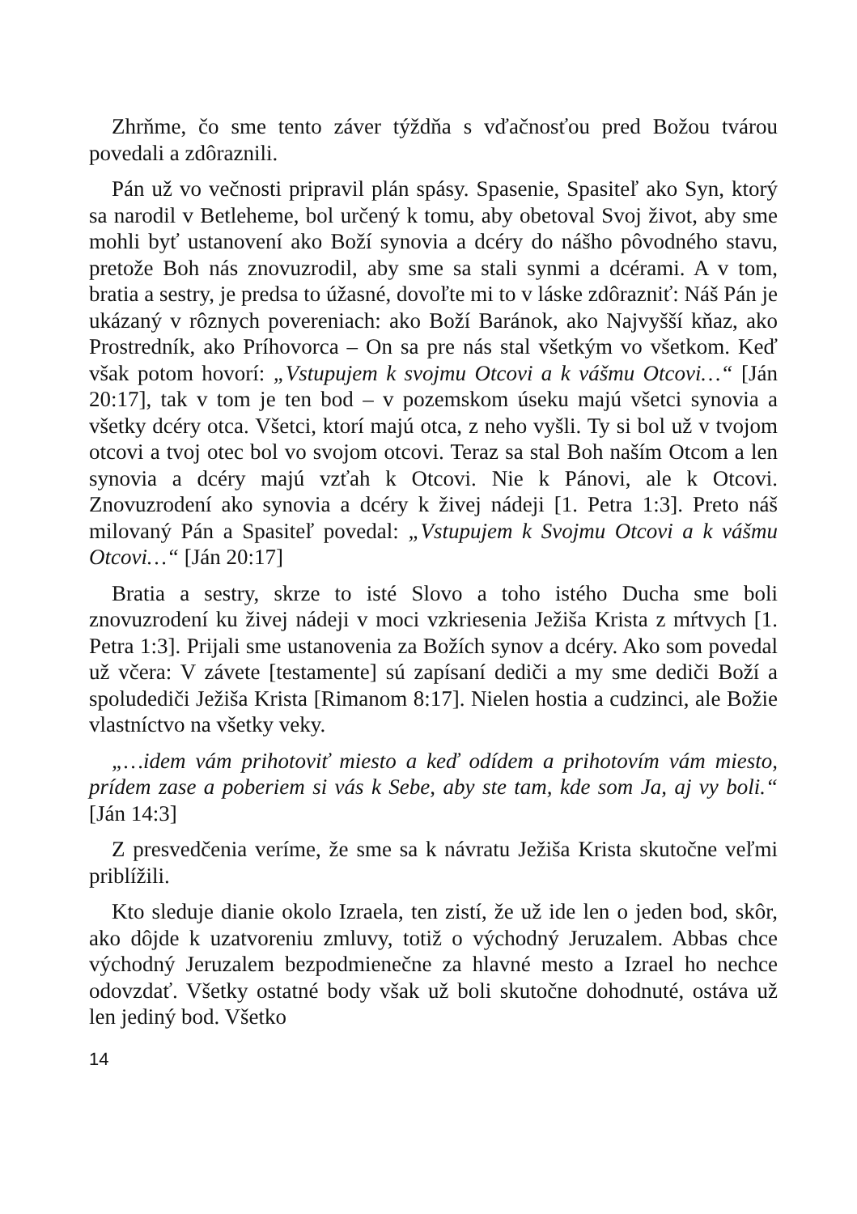Zhrňme, čo sme tento záver týždňa s vďačnosťou pred Božou tvárou povedali a zdôraznili.
Pán už vo večnosti pripravil plán spásy. Spasenie, Spasiteľ ako Syn, ktorý sa narodil v Betleheme, bol určený k tomu, aby obetoval Svoj život, aby sme mohli byť ustanovení ako Boží synovia a dcéry do nášho pôvodného stavu, pretože Boh nás znovuzrodil, aby sme sa stali synmi a dcérami. A v tom, bratia a sestry, je predsa to úžasné, dovoľte mi to v láske zdôrazniť: Náš Pán je ukázaný v rôznych povereniach: ako Boží Baránok, ako Najvyšší kňaz, ako Prostredník, ako Príhovorca – On sa pre nás stal všetkým vo všetkom. Keď však potom hovorí: „Vstupujem k svojmu Otcovi a k vášmu Otcovi…“ [Ján 20:17], tak v tom je ten bod – v pozemskom úseku majú všetci synovia a všetky dcéry otca. Všetci, ktorí majú otca, z neho vyšli. Ty si bol už v tvojom otcovi a tvoj otec bol vo svojom otcovi. Teraz sa stal Boh naším Otcom a len synovia a dcéry majú vzťah k Otcovi. Nie k Pánovi, ale k Otcovi. Znovuzrodení ako synovia a dcéry k živej nádeji [1. Petra 1:3]. Preto náš milovaný Pán a Spasiteľ povedal: „Vstupujem k Svojmu Otcovi a k vášmu Otcovi…“ [Ján 20:17]
Bratia a sestry, skrze to isté Slovo a toho istého Ducha sme boli znovuzrodení ku živej nádeji v moci vzkriesenia Ježiša Krista z mŕtvych [1. Petra 1:3]. Prijali sme ustanovenia za Božích synov a dcéry. Ako som povedal už včera: V závete [testamente] sú zapísaní dediči a my sme dediči Boží a spoludediči Ježiša Krista [Rimanom 8:17]. Nielen hostia a cudzinci, ale Božie vlastníctvo na všetky veky.
„…idem vám prihotoviť miesto a keď odídem a prihotovím vám miesto, prídem zase a poberiem si vás k Sebe, aby ste tam, kde som Ja, aj vy boli.“ [Ján 14:3]
Z presvedčenia veríme, že sme sa k návratu Ježiša Krista skutočne veľmi priblížili.
Kto sleduje dianie okolo Izraela, ten zistí, že už ide len o jeden bod, skôr, ako dôjde k uzatvoreniu zmluvy, totiž o východný Jeruzalem. Abbas chce východný Jeruzalem bezpodmienečne za hlavné mesto a Izrael ho nechce odovzdať. Všetky ostatné body však už boli skutočne dohodnuté, ostáva už len jediný bod. Všetko
14